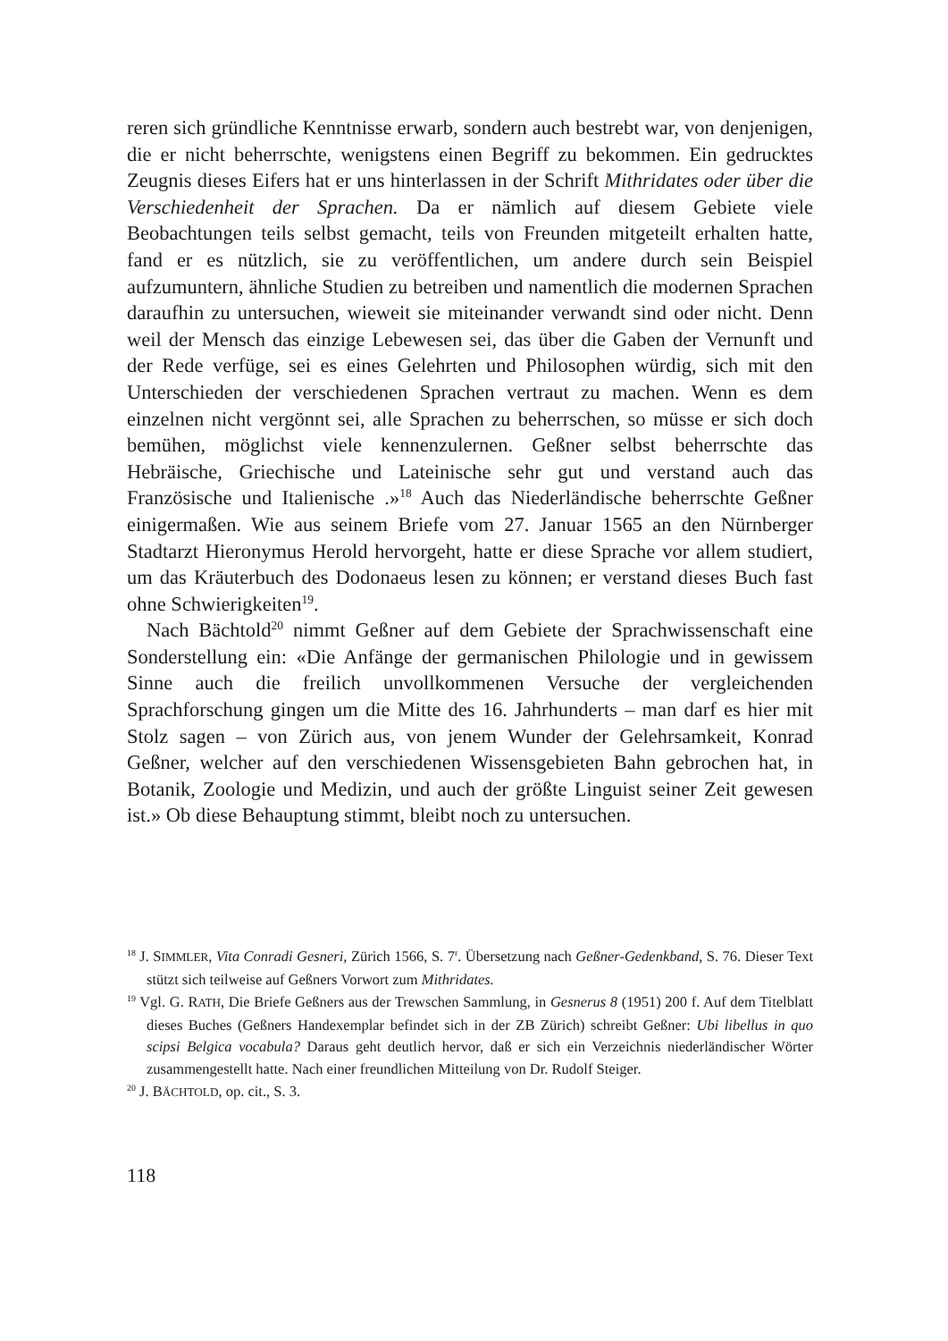reren sich gründliche Kenntnisse erwarb, sondern auch bestrebt war, von denjenigen, die er nicht beherrschte, wenigstens einen Begriff zu bekommen. Ein gedrucktes Zeugnis dieses Eifers hat er uns hinterlassen in der Schrift Mithridates oder über die Verschiedenheit der Sprachen. Da er nämlich auf diesem Gebiete viele Beobachtungen teils selbst gemacht, teils von Freunden mitgeteilt erhalten hatte, fand er es nützlich, sie zu veröffentlichen, um andere durch sein Beispiel aufzumuntern, ähnliche Studien zu betreiben und namentlich die modernen Sprachen daraufhin zu untersuchen, wieweit sie miteinander verwandt sind oder nicht. Denn weil der Mensch das einzige Lebewesen sei, das über die Gaben der Vernunft und der Rede verfüge, sei es eines Gelehrten und Philosophen würdig, sich mit den Unterschieden der verschiedenen Sprachen vertraut zu machen. Wenn es dem einzelnen nicht vergönnt sei, alle Sprachen zu beherrschen, so müsse er sich doch bemühen, möglichst viele kennenzulernen. Geßner selbst beherrschte das Hebräische, Griechische und Lateinische sehr gut und verstand auch das Französische und Italienische .»<sup>18</sup> Auch das Niederländische beherrschte Geßner einigermaßen. Wie aus seinem Briefe vom 27. Januar 1565 an den Nürnberger Stadtarzt Hieronymus Herold hervorgeht, hatte er diese Sprache vor allem studiert, um das Kräuterbuch des Dodonaeus lesen zu können; er verstand dieses Buch fast ohne Schwierigkeiten<sup>19</sup>.
Nach Bächtold<sup>20</sup> nimmt Geßner auf dem Gebiete der Sprachwissenschaft eine Sonderstellung ein: «Die Anfänge der germanischen Philologie und in gewissem Sinne auch die freilich unvollkommenen Versuche der vergleichenden Sprachforschung gingen um die Mitte des 16. Jahrhunderts – man darf es hier mit Stolz sagen – von Zürich aus, von jenem Wunder der Gelehrsamkeit, Konrad Geßner, welcher auf den verschiedenen Wissensgebieten Bahn gebrochen hat, in Botanik, Zoologie und Medizin, und auch der größte Linguist seiner Zeit gewesen ist.» Ob diese Behauptung stimmt, bleibt noch zu untersuchen.
<sup>18</sup> J. SIMMLER, Vita Conradi Gesneri, Zürich 1566, S. 7<sup>r</sup>. Übersetzung nach Geßner-Gedenkband, S. 76. Dieser Text stützt sich teilweise auf Geßners Vorwort zum Mithridates.
<sup>19</sup> Vgl. G. RATH, Die Briefe Geßners aus der Trewschen Sammlung, in Gesnerus 8 (1951) 200 f. Auf dem Titelblatt dieses Buches (Geßners Handexemplar befindet sich in der ZB Zürich) schreibt Geßner: Ubi libellus in quo scipsi Belgica vocabula? Daraus geht deutlich hervor, daß er sich ein Verzeichnis niederländischer Wörter zusammengestellt hatte. Nach einer freundlichen Mitteilung von Dr. Rudolf Steiger.
<sup>20</sup> J. BÄCHTOLD, op. cit., S. 3.
118